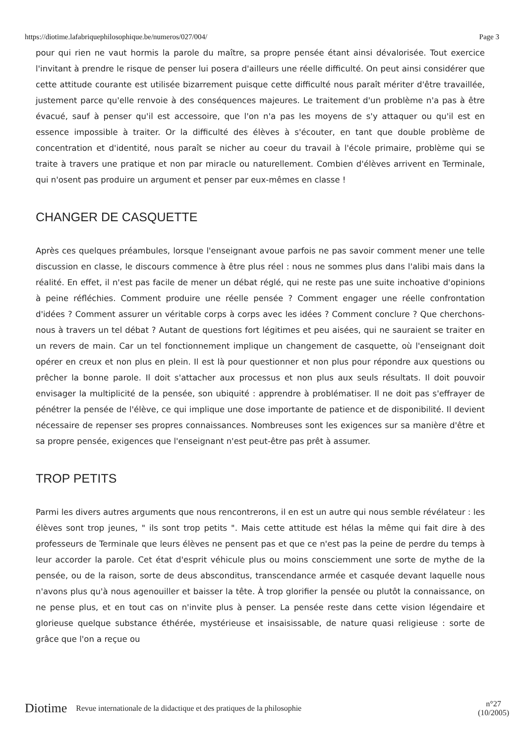https://diotime.lafabriquephilosophique.be/numeros/027/004/ Page 3
pour qui rien ne vaut hormis la parole du maître, sa propre pensée étant ainsi dévalorisée. Tout exercice l'invitant à prendre le risque de penser lui posera d'ailleurs une réelle difficulté. On peut ainsi considérer que cette attitude courante est utilisée bizarrement puisque cette difficulté nous paraît mériter d'être travaillée, justement parce qu'elle renvoie à des conséquences majeures. Le traitement d'un problème n'a pas à être évacué, sauf à penser qu'il est accessoire, que l'on n'a pas les moyens de s'y attaquer ou qu'il est en essence impossible à traiter. Or la difficulté des élèves à s'écouter, en tant que double problème de concentration et d'identité, nous paraît se nicher au coeur du travail à l'école primaire, problème qui se traite à travers une pratique et non par miracle ou naturellement. Combien d'élèves arrivent en Terminale, qui n'osent pas produire un argument et penser par eux-mêmes en classe !
CHANGER DE CASQUETTE
Après ces quelques préambules, lorsque l'enseignant avoue parfois ne pas savoir comment mener une telle discussion en classe, le discours commence à être plus réel : nous ne sommes plus dans l'alibi mais dans la réalité. En effet, il n'est pas facile de mener un débat réglé, qui ne reste pas une suite inchoative d'opinions à peine réfléchies. Comment produire une réelle pensée ? Comment engager une réelle confrontation d'idées ? Comment assurer un véritable corps à corps avec les idées ? Comment conclure ? Que cherchons-nous à travers un tel débat ? Autant de questions fort légitimes et peu aisées, qui ne sauraient se traiter en un revers de main. Car un tel fonctionnement implique un changement de casquette, où l'enseignant doit opérer en creux et non plus en plein. Il est là pour questionner et non plus pour répondre aux questions ou prêcher la bonne parole. Il doit s'attacher aux processus et non plus aux seuls résultats. Il doit pouvoir envisager la multiplicité de la pensée, son ubiquité : apprendre à problématiser. Il ne doit pas s'effrayer de pénétrer la pensée de l'élève, ce qui implique une dose importante de patience et de disponibilité. Il devient nécessaire de repenser ses propres connaissances. Nombreuses sont les exigences sur sa manière d'être et sa propre pensée, exigences que l'enseignant n'est peut-être pas prêt à assumer.
TROP PETITS
Parmi les divers autres arguments que nous rencontrerons, il en est un autre qui nous semble révélateur : les élèves sont trop jeunes, " ils sont trop petits ". Mais cette attitude est hélas la même qui fait dire à des professeurs de Terminale que leurs élèves ne pensent pas et que ce n'est pas la peine de perdre du temps à leur accorder la parole. Cet état d'esprit véhicule plus ou moins consciemment une sorte de mythe de la pensée, ou de la raison, sorte de deus absconditus, transcendance armée et casquée devant laquelle nous n'avons plus qu'à nous agenouiller et baisser la tête. À trop glorifier la pensée ou plutôt la connaissance, on ne pense plus, et en tout cas on n'invite plus à penser. La pensée reste dans cette vision légendaire et glorieuse quelque substance éthérée, mystérieuse et insaisissable, de nature quasi religieuse : sorte de grâce que l'on a reçue ou
Diotime Revue internationale de la didactique et des pratiques de la philosophie n°27
(10/2005)